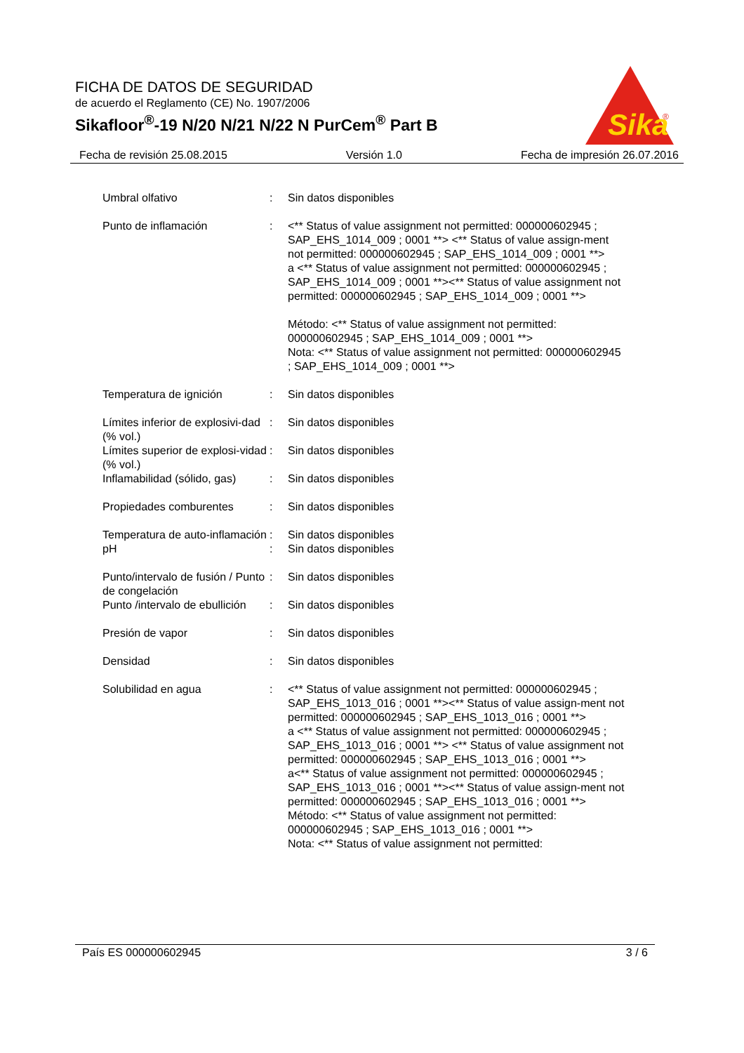FICHA DE DATOS DE SEGURIDAD
de acuerdo el Reglamento (CE) No. 1907/2006
Sikafloor<sup>®</sup>-19 N/20 N/21 N/22 N PurCem<sup>®</sup> Part B
Sika
®
Fecha de revisión 25.08.2015 Versión 1.0 Fecha de impresión 26.07.2016
| Umbral olfativo | : | Sin datos disponibles |
| Punto de inflamación | : | <** Status of value assignment not permitted: 000000602945 ; SAP_EHS_1014_009 ; 0001 **> <** Status of value assign-ment not permitted: 000000602945 ; SAP_EHS_1014_009 ; 0001 **> a <** Status of value assignment not permitted: 000000602945 ; SAP_EHS_1014_009 ; 0001 **><** Status of value assignment not permitted: 000000602945 ; SAP_EHS_1014_009 ; 0001 **> Método: <** Status of value assignment not permitted: 000000602945 ; SAP_EHS_1014_009 ; 0001 **> Nota: <** Status of value assignment not permitted: 000000602945 ; SAP_EHS_1014_009 ; 0001 **> |
| Temperatura de ignición | : | Sin datos disponibles |
| Límites inferior de explosivi-dad (% vol.) | : | Sin datos disponibles |
| Límites superior de explosi-vidad (% vol.) | : | Sin datos disponibles |
| Inflamabilidad (sólido, gas) | : | Sin datos disponibles |
| Propiedades comburentes | : | Sin datos disponibles |
| Temperatura de auto-inflamación | : | Sin datos disponibles |
| pH | : | Sin datos disponibles |
| Punto/intervalo de fusión / Punto de congelación | : | Sin datos disponibles |
| Punto /intervalo de ebullición | : | Sin datos disponibles |
| Presión de vapor | : | Sin datos disponibles |
| Densidad | : | Sin datos disponibles |
| Solubilidad en agua | : | <** Status of value assignment not permitted: 000000602945 ; SAP_EHS_1013_016 ; 0001 **><** Status of value assign-ment not permitted: 000000602945 ; SAP_EHS_1013_016 ; 0001 **> a <** Status of value assignment not permitted: 000000602945 ; SAP_EHS_1013_016 ; 0001 **> <** Status of value assignment not permitted: 000000602945 ; SAP_EHS_1013_016 ; 0001 **> a<** Status of value assignment not permitted: 000000602945 ; SAP_EHS_1013_016 ; 0001 **><** Status of value assign-ment not permitted: 000000602945 ; SAP_EHS_1013_016 ; 0001 **> Método: <** Status of value assignment not permitted: 000000602945 ; SAP_EHS_1013_016 ; 0001 **> Nota: <** Status of value assignment not permitted: |
País ES 000000602945 3 / 6